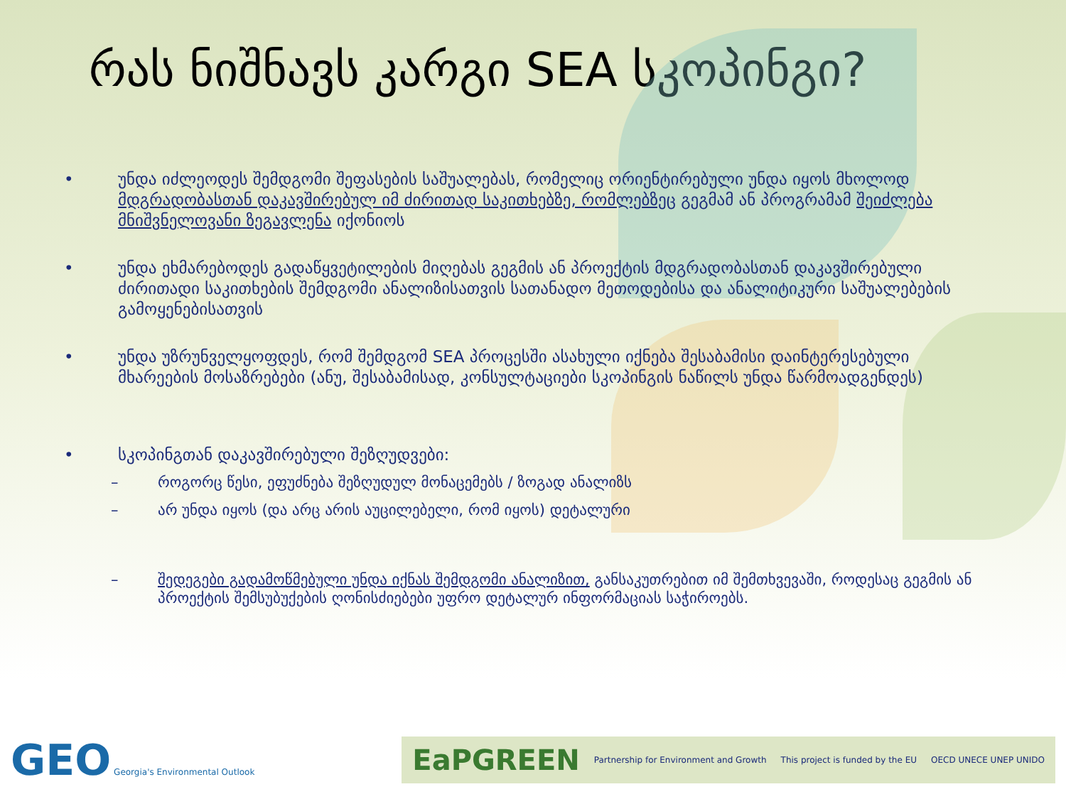რას ნიშნავს კარგი SEA სკოპინგი?
• უნდა იძლეოდეს შემდგომი შეფასების საშუალებას, რომელიც ორიენტირებული უნდა იყოს მხოლოდ მდგრადობასთან დაკავშირებულ იმ ძირითად საკითხებზე, რომლებზეც გეგმამ ან პროგრამამ შეიძლება მნიშვნელოვანი ზეგავლენა იქონიოს
• უნდა ეხმარებოდეს გადაწყვეტილების მიღებას გეგმის ან პროექტის მდგრადობასთან დაკავშირებული ძირითადი საკითხების შემდგომი ანალიზისათვის სათანადო მეთოდებისა და ანალიტიკური საშუალებების გამოყენებისათვის
• უნდა უზრუნველყოფდეს, რომ შემდგომ SEA პროცესში ასახული იქნება შესაბამისი დაინტერესებული მხარეების მოსაზრებები (ანუ, შესაბამისად, კონსულტაციები სკოპინგის ნაწილს უნდა წარმოადგენდეს)
• სკოპინგთან დაკავშირებული შეზღუდვები:
– როგორც წესი, ეფუძნება შეზღუდულ მონაცემებს / ზოგად ანალიზს
– არ უნდა იყოს (და არც არის აუცილებელი, რომ იყოს) დეტალური
– შედეგები გადამოწმებული უნდა იქნას შემდგომი ანალიზით, განსაკუთრებით იმ შემთხვევაში, როდესაც გეგმის ან პროექტის შემსუბუქების ღონისძიებები უფრო დეტალურ ინფორმაციას საჭიროებს.
GEO Georgia's Environmental Outlook
EaPGREEN Partnership for Environment and Growth This project is funded by the EU OECD UNECE UNEP UNIDO